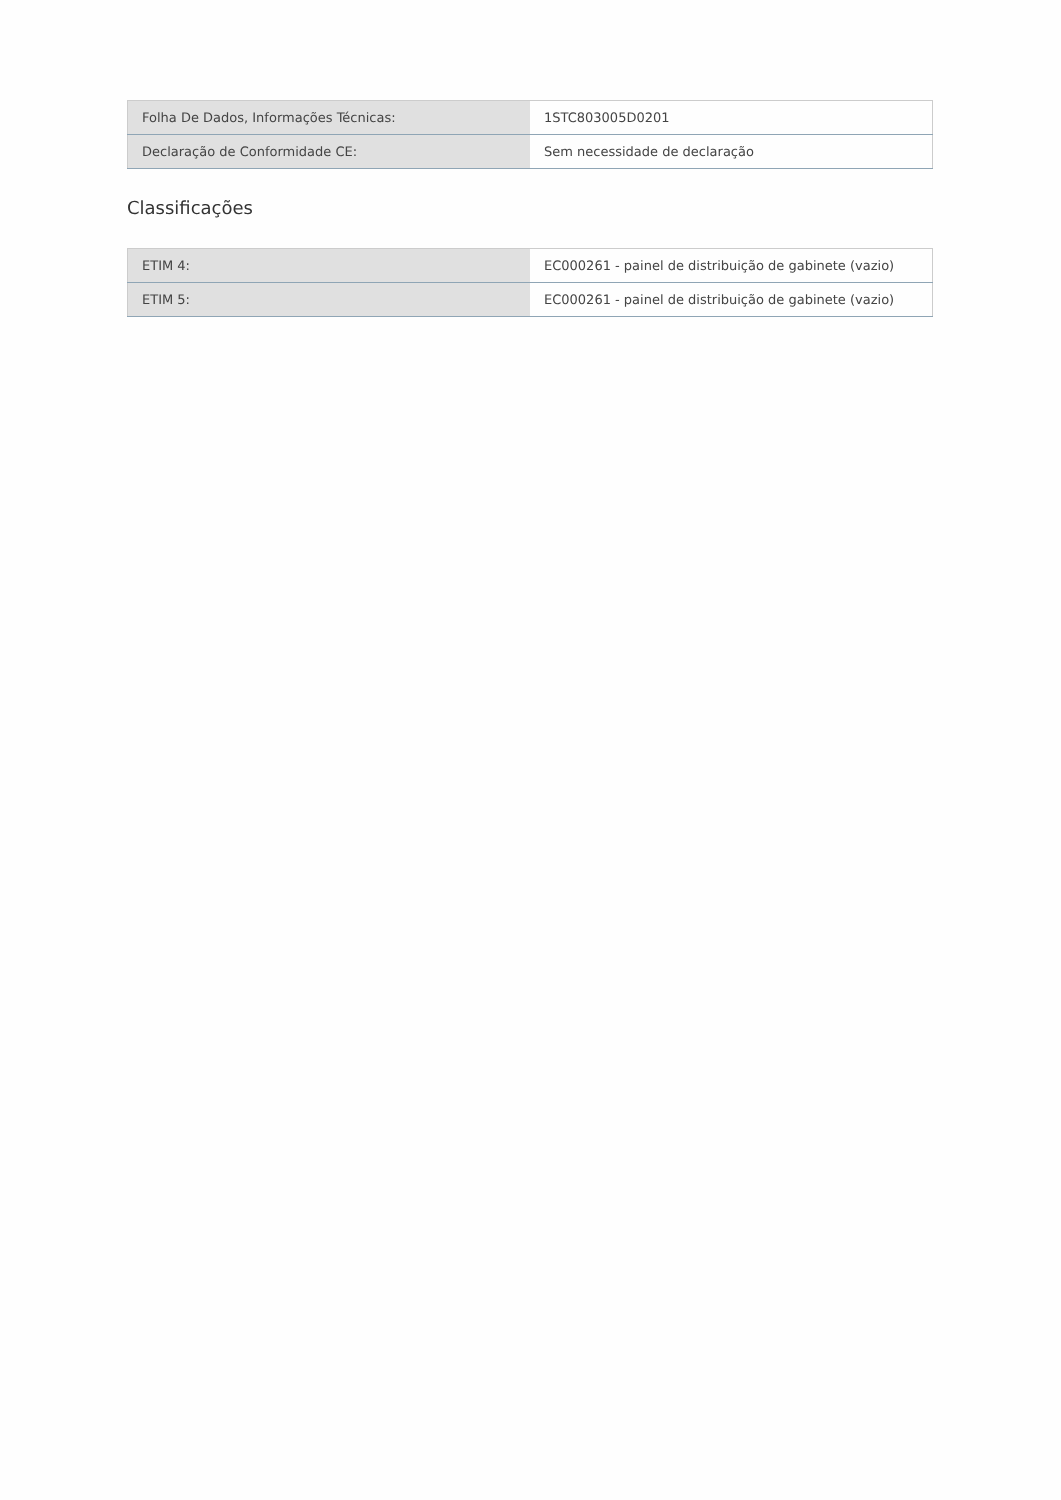| Folha De Dados, Informações Técnicas: | 1STC803005D0201 |
| Declaração de Conformidade CE: | Sem necessidade de declaração |
Classificações
| ETIM 4: | EC000261 - painel de distribuição de gabinete (vazio) |
| ETIM 5: | EC000261 - painel de distribuição de gabinete (vazio) |